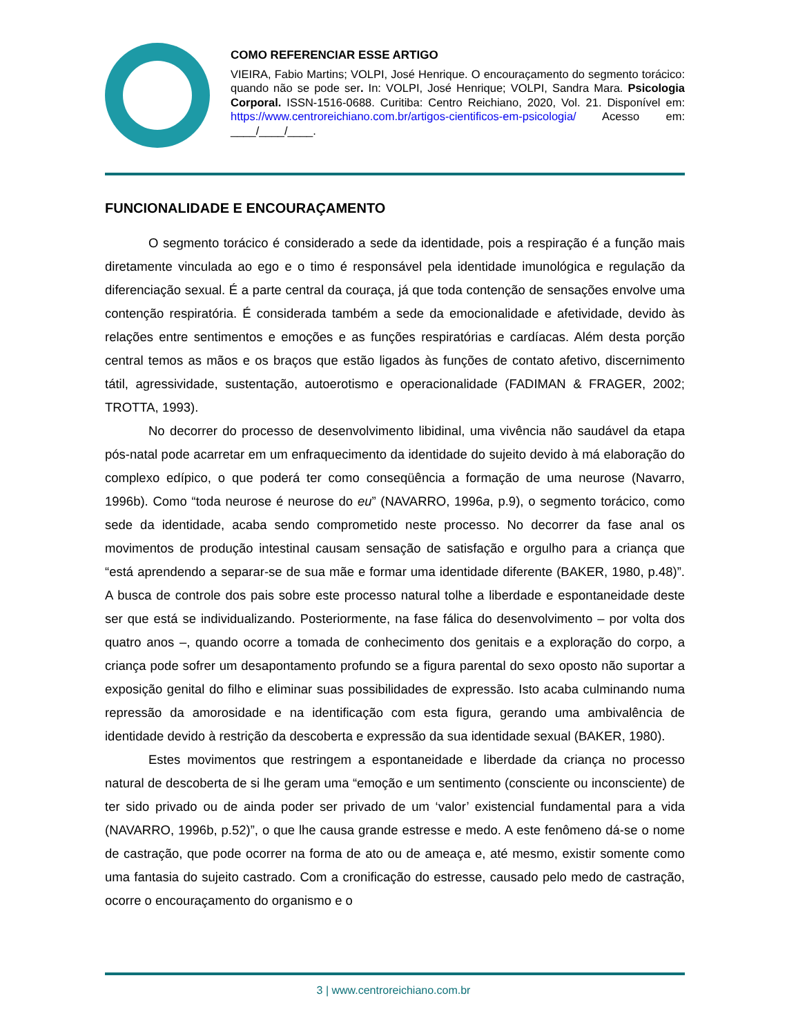COMO REFERENCIAR ESSE ARTIGO
VIEIRA, Fabio Martins; VOLPI, José Henrique. O encouraçamento do segmento torácico: quando não se pode ser. In: VOLPI, José Henrique; VOLPI, Sandra Mara. Psicologia Corporal. ISSN-1516-0688. Curitiba: Centro Reichiano, 2020, Vol. 21. Disponível em: https://www.centroreichiano.com.br/artigos-cientificos-em-psicologia/ Acesso em: ____/____/____.
FUNCIONALIDADE E ENCOURAÇAMENTO
O segmento torácico é considerado a sede da identidade, pois a respiração é a função mais diretamente vinculada ao ego e o timo é responsável pela identidade imunológica e regulação da diferenciação sexual. É a parte central da couraça, já que toda contenção de sensações envolve uma contenção respiratória. É considerada também a sede da emocionalidade e afetividade, devido às relações entre sentimentos e emoções e as funções respiratórias e cardíacas. Além desta porção central temos as mãos e os braços que estão ligados às funções de contato afetivo, discernimento tátil, agressividade, sustentação, autoerotismo e operacionalidade (FADIMAN & FRAGER, 2002; TROTTA, 1993).
No decorrer do processo de desenvolvimento libidinal, uma vivência não saudável da etapa pós-natal pode acarretar em um enfraquecimento da identidade do sujeito devido à má elaboração do complexo edípico, o que poderá ter como conseqüência a formação de uma neurose (Navarro, 1996b). Como “toda neurose é neurose do eu” (NAVARRO, 1996a, p.9), o segmento torácico, como sede da identidade, acaba sendo comprometido neste processo. No decorrer da fase anal os movimentos de produção intestinal causam sensação de satisfação e orgulho para a criança que “está aprendendo a separar-se de sua mãe e formar uma identidade diferente (BAKER, 1980, p.48)”. A busca de controle dos pais sobre este processo natural tolhe a liberdade e espontaneidade deste ser que está se individualizando. Posteriormente, na fase fálica do desenvolvimento – por volta dos quatro anos –, quando ocorre a tomada de conhecimento dos genitais e a exploração do corpo, a criança pode sofrer um desapontamento profundo se a figura parental do sexo oposto não suportar a exposição genital do filho e eliminar suas possibilidades de expressão. Isto acaba culminando numa repressão da amorosidade e na identificação com esta figura, gerando uma ambivalência de identidade devido à restrição da descoberta e expressão da sua identidade sexual (BAKER, 1980).
Estes movimentos que restringem a espontaneidade e liberdade da criança no processo natural de descoberta de si lhe geram uma “emoção e um sentimento (consciente ou inconsciente) de ter sido privado ou de ainda poder ser privado de um ‘valor’ existencial fundamental para a vida (NAVARRO, 1996b, p.52)”, o que lhe causa grande estresse e medo. A este fenômeno dá-se o nome de castração, que pode ocorrer na forma de ato ou de ameaça e, até mesmo, existir somente como uma fantasia do sujeito castrado. Com a cronificação do estresse, causado pelo medo de castração, ocorre o encouraçamento do organismo e o
3 | www.centroreichiano.com.br